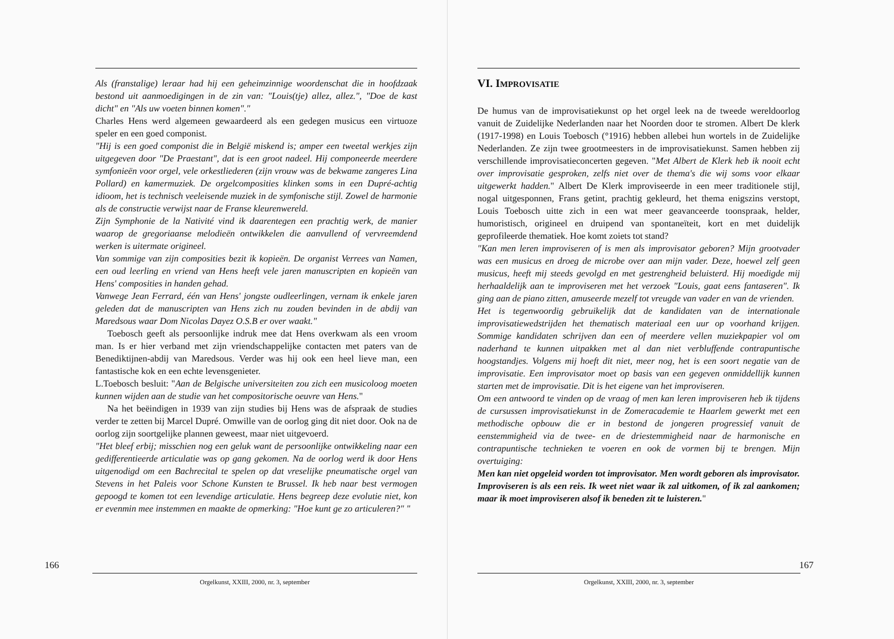Als (franstalige) leraar had hij een geheimzinnige woordenschat die in hoofdzaak bestond uit aanmoedigingen in de zin van: "Louis(tje) allez, allez.", "Doe de kast dicht" en "Als uw voeten binnen komen"."
Charles Hens werd algemeen gewaardeerd als een gedegen musicus een virtuoze speler en een goed componist.
"Hij is een goed componist die in België miskend is; amper een tweetal werkjes zijn uitgegeven door "De Praestant", dat is een groot nadeel. Hij componeerde meerdere symfonieën voor orgel, vele orkestliederen (zijn vrouw was de bekwame zangeres Lina Pollard) en kamermuziek. De orgelcomposities klinken soms in een Dupré-achtig idioom, het is technisch veeleisende muziek in de symfonische stijl. Zowel de harmonie als de constructie verwijst naar de Franse kleurenwereld.
Zijn Symphonie de la Nativité vind ik daarentegen een prachtig werk, de manier waarop de gregoriaanse melodieën ontwikkelen die aanvullend of vervreemdend werken is uitermate origineel.
Van sommige van zijn composities bezit ik kopieën. De organist Verrees van Namen, een oud leerling en vriend van Hens heeft vele jaren manuscripten en kopieën van Hens' composities in handen gehad.
Vanwege Jean Ferrard, één van Hens' jongste oudleerlingen, vernam ik enkele jaren geleden dat de manuscripten van Hens zich nu zouden bevinden in de abdij van Maredsous waar Dom Nicolas Dayez O.S.B er over waakt."
Toebosch geeft als persoonlijke indruk mee dat Hens overkwam als een vroom man. Is er hier verband met zijn vriendschappelijke contacten met paters van de Benediktijnen-abdij van Maredsous. Verder was hij ook een heel lieve man, een fantastische kok en een echte levensgenieter.
L.Toebosch besluit: "Aan de Belgische universiteiten zou zich een musicoloog moeten kunnen wijden aan de studie van het compositorische oeuvre van Hens."
Na het beëindigen in 1939 van zijn studies bij Hens was de afspraak de studies verder te zetten bij Marcel Dupré. Omwille van de oorlog ging dit niet door. Ook na de oorlog zijn soortgelijke plannen geweest, maar niet uitgevoerd.
"Het bleef erbij; misschien nog een geluk want de persoonlijke ontwikkeling naar een gedifferentieerde articulatie was op gang gekomen. Na de oorlog werd ik door Hens uitgenodigd om een Bachrecital te spelen op dat vreselijke pneumatische orgel van Stevens in het Paleis voor Schone Kunsten te Brussel. Ik heb naar best vermogen gepoogd te komen tot een levendige articulatie. Hens begreep deze evolutie niet, kon er evenmin mee instemmen en maakte de opmerking: "Hoe kunt ge zo articuleren?" "
166
Orgelkunst, XXIII, 2000, nr. 3, september
VI. IMPROVISATIE
De humus van de improvisatiekunst op het orgel leek na de tweede wereldoorlog vanuit de Zuidelijke Nederlanden naar het Noorden door te stromen. Albert De klerk (1917-1998) en Louis Toebosch (°1916) hebben allebei hun wortels in de Zuidelijke Nederlanden. Ze zijn twee grootmeesters in de improvisatiekunst. Samen hebben zij verschillende improvisatieconcerten gegeven. "Met Albert de Klerk heb ik nooit echt over improvisatie gesproken, zelfs niet over de thema's die wij soms voor elkaar uitgewerkt hadden." Albert De Klerk improviseerde in een meer traditionele stijl, nogal uitgesponnen, Frans getint, prachtig gekleurd, het thema enigszins verstopt, Louis Toebosch uitte zich in een wat meer geavanceerde toonspraak, helder, humoristisch, origineel en druipend van spontaneïteit, kort en met duidelijk geprofileerde thematiek. Hoe komt zoiets tot stand?
"Kan men leren improviseren of is men als improvisator geboren? Mijn grootvader was een musicus en droeg de microbe over aan mijn vader. Deze, hoewel zelf geen musicus, heeft mij steeds gevolgd en met gestrengheid beluisterd. Hij moedigde mij herhaaldelijk aan te improviseren met het verzoek "Louis, gaat eens fantaseren". Ik ging aan de piano zitten, amuseerde mezelf tot vreugde van vader en van de vrienden.
Het is tegenwoordig gebruikelijk dat de kandidaten van de internationale improvisatiewedstrijden het thematisch materiaal een uur op voorhand krijgen. Sommige kandidaten schrijven dan een of meerdere vellen muziekpapier vol om naderhand te kunnen uitpakken met al dan niet verbluffende contrapuntische hoogstandjes. Volgens mij hoeft dit niet, meer nog, het is een soort negatie van de improvisatie. Een improvisator moet op basis van een gegeven onmiddellijk kunnen starten met de improvisatie. Dit is het eigene van het improviseren.
Om een antwoord te vinden op de vraag of men kan leren improviseren heb ik tijdens de cursussen improvisatiekunst in de Zomeracademie te Haarlem gewerkt met een methodische opbouw die er in bestond de jongeren progressief vanuit de eenstemmigheid via de twee- en de driestemmigheid naar de harmonische en contrapuntische technieken te voeren en ook de vormen bij te brengen. Mijn overtuiging:
Men kan niet opgeleid worden tot improvisator. Men wordt geboren als improvisator. Improviseren is als een reis. Ik weet niet waar ik zal uitkomen, of ik zal aankomen; maar ik moet improviseren alsof ik beneden zit te luisteren."
167
Orgelkunst, XXIII, 2000, nr. 3, september